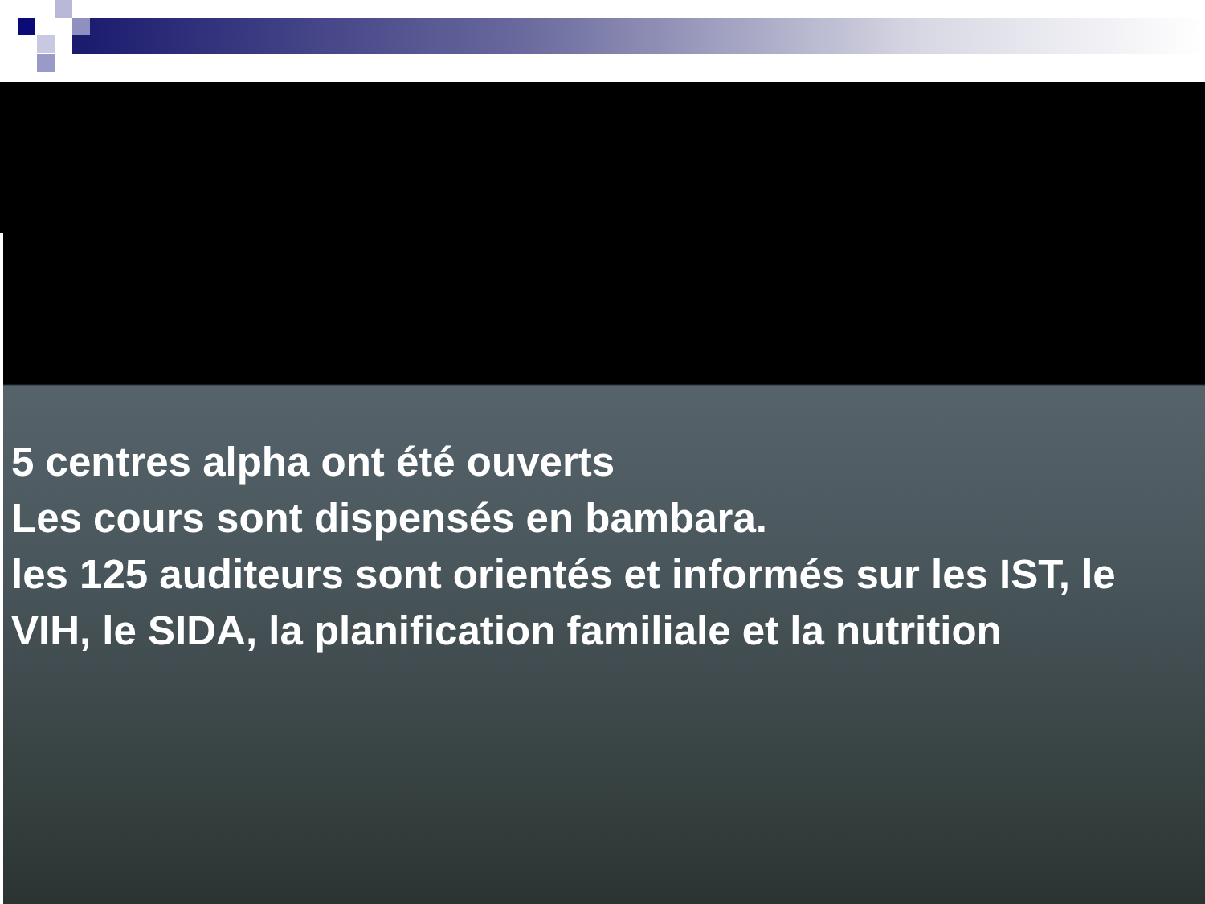5 centres alpha ont été ouverts
Les cours sont dispensés en bambara.
les 125 auditeurs sont orientés et informés sur les IST, le VIH, le SIDA, la planification familiale et la nutrition